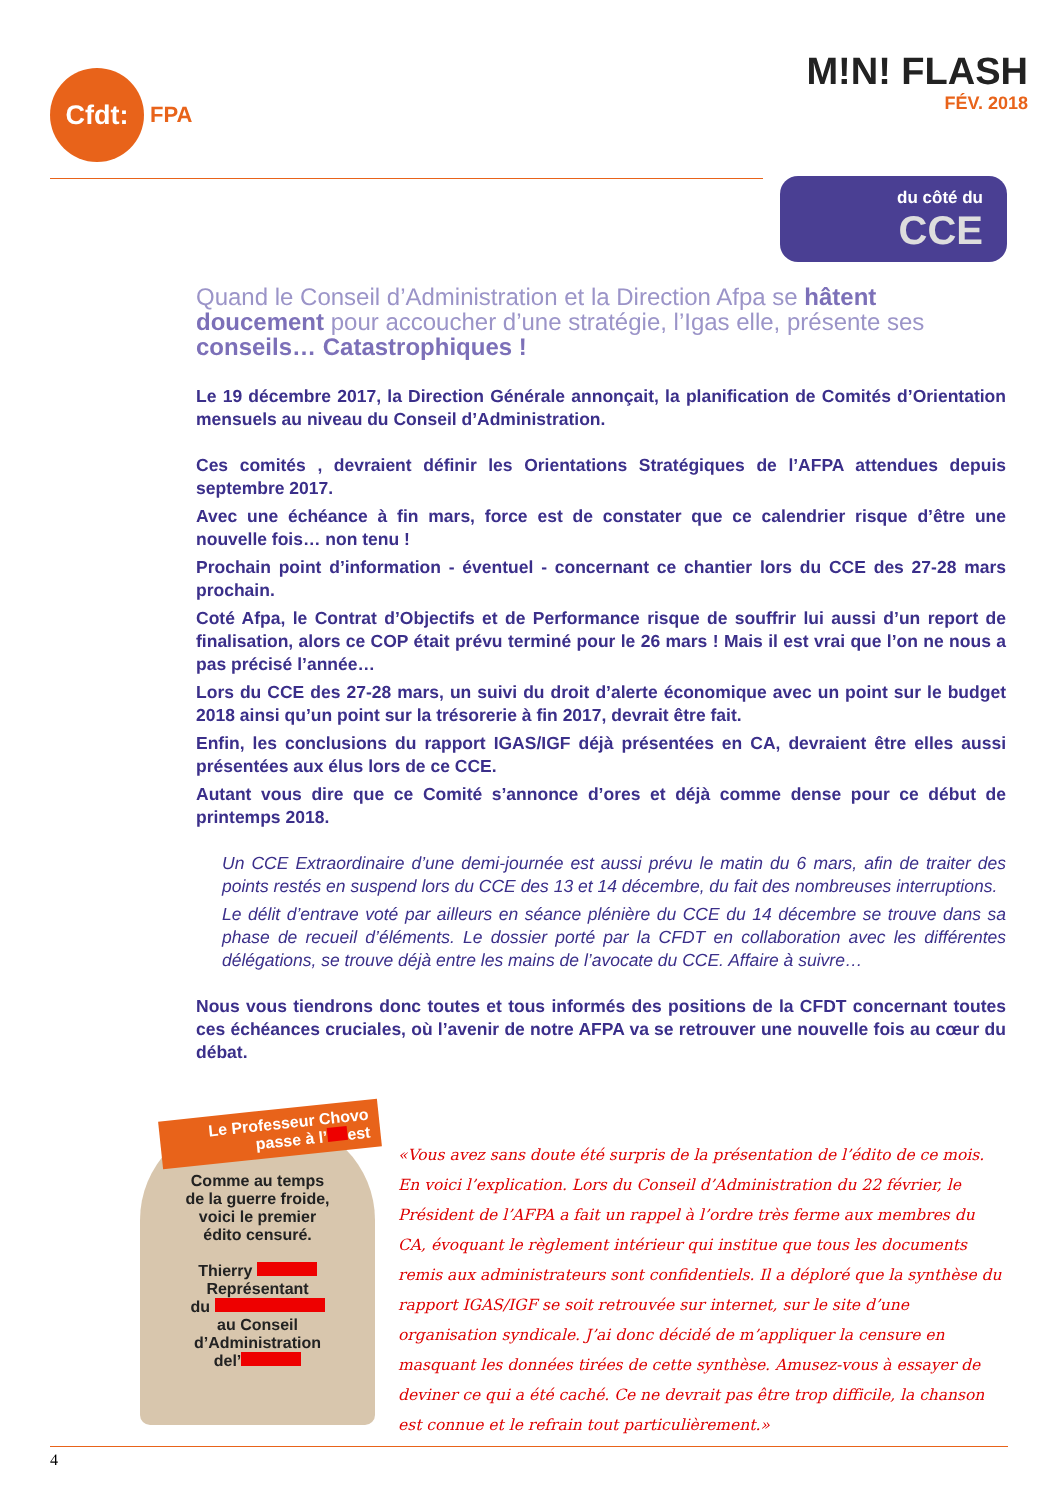Cfdt:
FPA
M!N! FLASH
FÉV. 2018
du côté du
CCE
Quand le Conseil d’Administration et la Direction Afpa se hâtent doucement pour accoucher d’une stratégie, l’Igas elle, présente ses conseils… Catastrophiques !
Le 19 décembre 2017, la Direction Générale annonçait, la planification de Comités d’Orientation mensuels au niveau du Conseil d’Administration.
Ces comités , devraient définir les Orientations Stratégiques de l’AFPA attendues depuis septembre 2017.
Avec une échéance à fin mars, force est de constater que ce calendrier risque d’être une nouvelle fois… non tenu !
Prochain point d’information - éventuel - concernant ce chantier lors du CCE des 27-28 mars prochain.
Coté Afpa, le Contrat d’Objectifs et de Performance risque de souffrir lui aussi d’un report de finalisation, alors ce COP était prévu terminé pour le 26 mars ! Mais il est vrai que l’on ne nous a pas précisé l’année…
Lors du CCE des 27-28 mars, un suivi du droit d’alerte économique avec un point sur le budget 2018 ainsi qu’un point sur la trésorerie à fin 2017, devrait être fait.
Enfin, les conclusions du rapport IGAS/IGF déjà présentées en CA, devraient être elles aussi présentées aux élus lors de ce CCE.
Autant vous dire que ce Comité s’annonce d’ores et déjà comme dense pour ce début de printemps 2018.
Un CCE Extraordinaire d’une demi-journée est aussi prévu le matin du 6 mars, afin de traiter des points restés en suspend lors du CCE des 13 et 14 décembre, du fait des nombreuses interruptions.
Le délit d’entrave voté par ailleurs en séance plénière du CCE du 14 décembre se trouve dans sa phase de recueil d’éléments. Le dossier porté par la CFDT en collaboration avec les différentes délégations, se trouve déjà entre les mains de l’avocate du CCE. Affaire à suivre…
Nous vous tiendrons donc toutes et tous informés des positions de la CFDT concernant toutes ces échéances cruciales, où l’avenir de notre AFPA va se retrouver une nouvelle fois au cœur du débat.
Le Professeur Chovo passe à l’ est
Comme au temps
de la guerre froide,
voici le premier
édito censuré.
Thierry
Représentant
du
au Conseil
d’Administration
del’
«Vous avez sans doute été surpris de la présentation de l’édito de ce mois. En voici l’explication. Lors du Conseil d’Administration du 22 février, le Président de l’AFPA a fait un rappel à l’ordre très ferme aux membres du CA, évoquant le règlement intérieur qui institue que tous les documents remis aux administrateurs sont confidentiels. Il a déploré que la synthèse du rapport IGAS/IGF se soit retrouvée sur internet, sur le site d’une organisation syndicale. J’ai donc décidé de m’appliquer la censure en masquant les données tirées de cette synthèse. Amusez-vous à essayer de deviner ce qui a été caché. Ce ne devrait pas être trop difficile, la chanson est connue et le refrain tout particulièrement.»
4